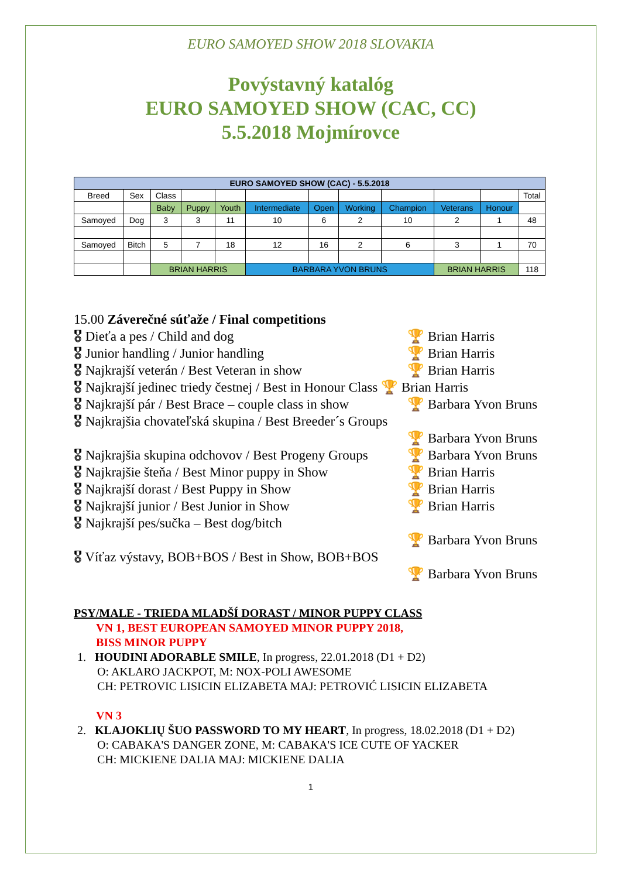EURO SAMOYED SHOW 2018 SLOVAKIA
Povýstavný katalóg
EURO SAMOYED SHOW (CAC, CC)
5.5.2018 Mojmírovce
| EURO SAMOYED SHOW (CAC) - 5.5.2018 | | | | | | | | | | | |
| Breed | Sex | Class | | | | | | | | | Total |
| | | Baby | Puppy | Youth | Intermediate | Open | Working | Champion | Veterans | Honour | |
| Samoyed | Dog | 3 | 3 | 11 | 10 | 6 | 2 | 10 | 2 | 1 | 48 |
| Samoyed | Bitch | 5 | 7 | 18 | 12 | 16 | 2 | 6 | 3 | 1 | 70 |
| | | BRIAN HARRIS | | | BARBARA YVON BRUNS | | | | BRIAN HARRIS | | 118 |
15.00 Záverečné súťaže / Final competitions
🎖 Dieťa a pes / Child and dog 🏆 Brian Harris
🎖 Junior handling / Junior handling 🏆 Brian Harris
🎖 Najkrajší veterán / Best Veteran in show 🏆 Brian Harris
🎖 Najkrajší jedinec triedy čestnej / Best in Honour Class 🏆 Brian Harris
🎖 Najkrajší pár / Best Brace – couple class in show 🏆 Barbara Yvon Bruns
🎖 Najkrajšia chovateľská skupina / Best Breeder´s Groups
🏆 Barbara Yvon Bruns
🎖 Najkrajšia skupina odchovov / Best Progeny Groups 🏆 Barbara Yvon Bruns
🎖 Najkrajšie šteňa / Best Minor puppy in Show 🏆 Brian Harris
🎖 Najkrajší dorast / Best Puppy in Show 🏆 Brian Harris
🎖 Najkrajší junior / Best Junior in Show 🏆 Brian Harris
🎖 Najkrajší pes/sučka – Best dog/bitch
🏆 Barbara Yvon Bruns
🎖 Víťaz výstavy, BOB+BOS / Best in Show, BOB+BOS
🏆 Barbara Yvon Bruns
PSY/MALE - TRIEDA MLADŠÍ DORAST / MINOR PUPPY CLASS
VN 1, BEST EUROPEAN SAMOYED MINOR PUPPY 2018,
BISS MINOR PUPPY
1. HOUDINI ADORABLE SMILE, In progress, 22.01.2018 (D1 + D2)
O: AKLARO JACKPOT, M: NOX-POLI AWESOME
CH: PETROVIC LISICIN ELIZABETA MAJ: PETROVIĆ LISICIN ELIZABETA
VN 3
2. KLAJOKLIŲ ŠUO PASSWORD TO MY HEART, In progress, 18.02.2018 (D1 + D2)
O: CABAKA'S DANGER ZONE, M: CABAKA'S ICE CUTE OF YACKER
CH: MICKIENE DALIA MAJ: MICKIENE DALIA
1